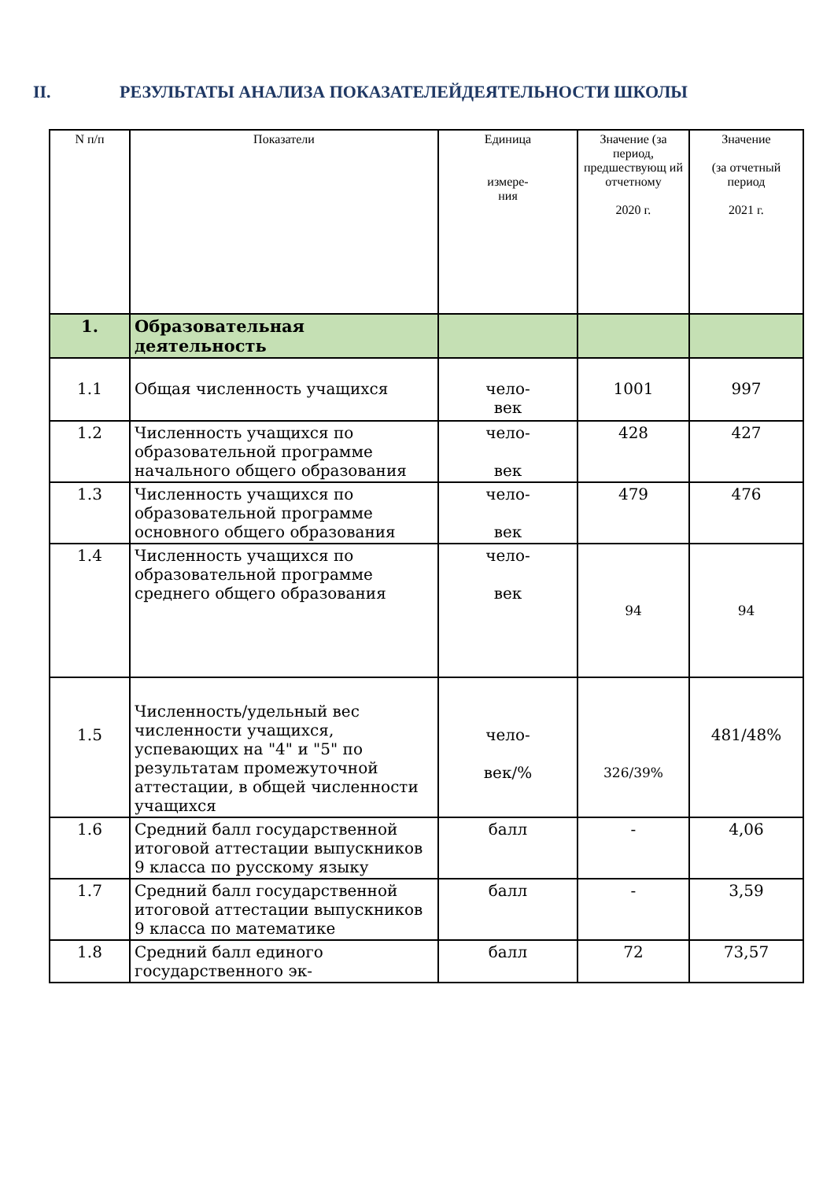II. РЕЗУЛЬТАТЫ АНАЛИЗА ПОКАЗАТЕЛЕЙДЕЯТЕЛЬНОСТИ ШКОЛЫ
| N п/п | Показатели | Единица измере- ния | Значение (за период, предшествующ ий отчетному 2020 г. | Значение (за отчетный период 2021 г. |
| --- | --- | --- | --- | --- |
| 1. | Образовательная деятельность | | | |
| 1.1 | Общая численность учащихся | чело- век | 1001 | 997 |
| 1.2 | Численность учащихся по образовательной программе начального общего образования | чело- век | 428 | 427 |
| 1.3 | Численность учащихся по образовательной программе основного общего образования | чело- век | 479 | 476 |
| 1.4 | Численность учащихся по образовательной программе среднего общего образования | чело- век | 94 | 94 |
| 1.5 | Численность/удельный вес численности учащихся, успевающих на "4" и "5" по результатам промежуточной аттестации, в общей численности учащихся | чело- век/% | 326/39% | 481/48% |
| 1.6 | Средний балл государственной итоговой аттестации выпускников 9 класса по русскому языку | балл | - | 4,06 |
| 1.7 | Средний балл государственной итоговой аттестации выпускников 9 класса по математике | балл | - | 3,59 |
| 1.8 | Средний балл единого государственного эк- | балл | 72 | 73,57 |